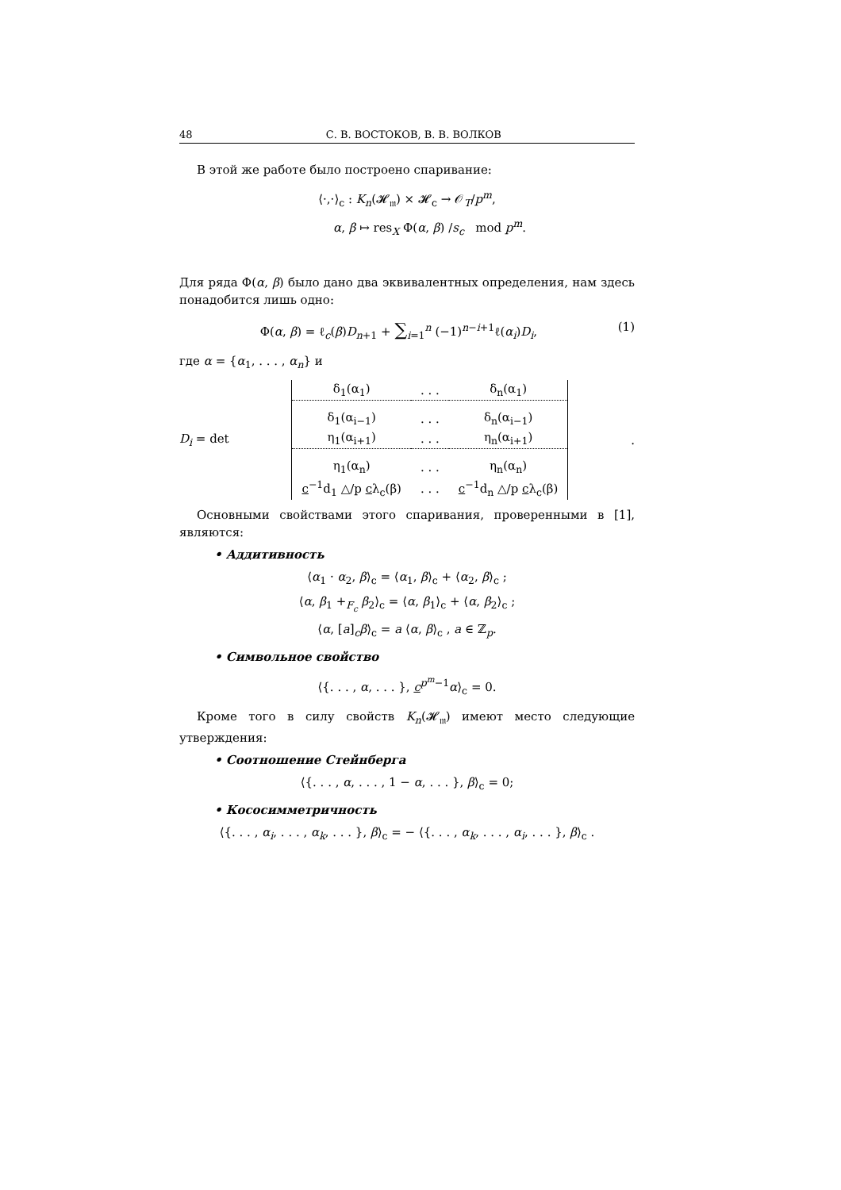48 С. В. ВОСТОКОВ, В. В. ВОЛКОВ
В этой же работе было построено спаривание:
⟨·,·⟩<sub>c</sub> : K<sub>n</sub>(𝓗<sub>𝔪</sub>) × 𝓗<sub>c</sub> → 𝒪<sub>T</sub>/p<sup>m</sup>,
α, β ↦ res<sub>X</sub> Φ(α, β) /s<sub>c</sub> mod p<sup>m</sup>.
Для ряда Φ(α, β) было дано два эквивалентных определения, нам здесь понадобится лишь одно:
Φ(α, β) = ℓ<sub>c</sub>(β)D<sub>n+1</sub> + ∑<sub>i=1</sub><sup>n</sup> (−1)<sup>n−i+1</sup>ℓ(α<sub>i</sub>)D<sub>i</sub>, (1)
где α = {α<sub>1</sub>, . . . , α<sub>n</sub>} и
D<sub>i</sub> = det
| δ<sub>1</sub>(α<sub>1</sub>) | . . . | δ<sub>n</sub>(α<sub>1</sub>) |
| δ<sub>1</sub>(α<sub>i−1</sub>) | . . . | δ<sub>n</sub>(α<sub>i−1</sub>) |
| η<sub>1</sub>(α<sub>i+1</sub>) | . . . | η<sub>n</sub>(α<sub>i+1</sub>) |
| η<sub>1</sub>(α<sub>n</sub>) | . . . | η<sub>n</sub>(α<sub>n</sub>) |
| c<sup>−1</sup>d<sub>1</sub> △/p c λ<sub>c</sub>(β) | . . . | c<sup>−1</sup>d<sub>n</sub> △/p c λ<sub>c</sub>(β) |
.
Основными свойствами этого спаривания, проверенными в [1], являются:
• Аддитивность
⟨α<sub>1</sub> · α<sub>2</sub>, β⟩<sub>c</sub> = ⟨α<sub>1</sub>, β⟩<sub>c</sub> + ⟨α<sub>2</sub>, β⟩<sub>c</sub> ;
⟨α, β<sub>1</sub> +<sub>F<sub>c</sub></sub> β<sub>2</sub>⟩<sub>c</sub> = ⟨α, β<sub>1</sub>⟩<sub>c</sub> + ⟨α, β<sub>2</sub>⟩<sub>c</sub> ;
⟨α, [a]<sub>c</sub>β⟩<sub>c</sub> = a ⟨α, β⟩<sub>c</sub> , a ∈ ℤ<sub>p</sub>.
• Символьное свойство
⟨{. . . , α, . . . }, c<sup>p<sup>m</sup>−1</sup>α⟩<sub>c</sub> = 0.
Кроме того в силу свойств K<sub>n</sub>(𝓗<sub>𝔪</sub>) имеют место следующие утверждения:
• Соотношение Стейнберга
⟨{. . . , α, . . . , 1 − α, . . . }, β⟩<sub>c</sub> = 0;
• Кососимметричность
⟨{. . . , α<sub>i</sub>, . . . , α<sub>k</sub>, . . . }, β⟩<sub>c</sub> = − ⟨{. . . , α<sub>k</sub>, . . . , α<sub>i</sub>, . . . }, β⟩<sub>c</sub> .